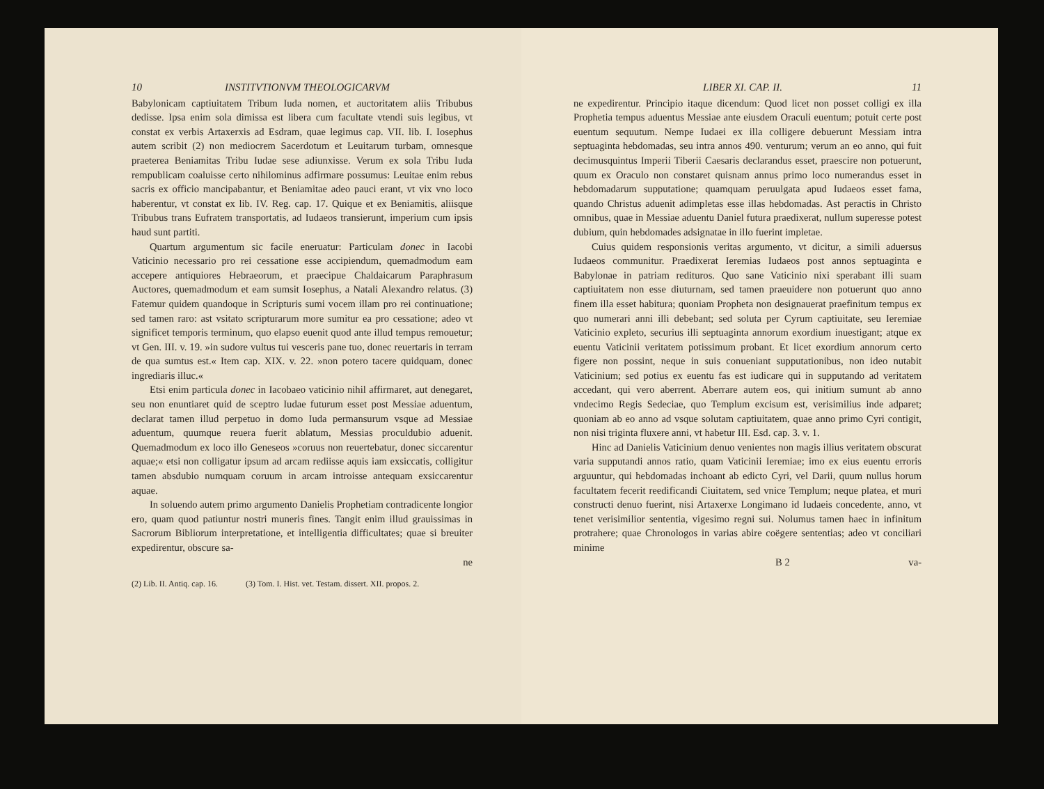10 INSTITVTIONVM THEOLOGICARVM
Babylonicam captiuitatem Tribum Iuda nomen, et auctoritatem aliis Tribubus dedisse. Ipsa enim sola dimissa est libera cum facultate vtendi suis legibus, vt constat ex verbis Artaxerxis ad Esdram, quae legimus cap. VII. lib. I. Iosephus autem scribit (2) non mediocrem Sacerdotum et Leuitarum turbam, omnesque praeterea Beniamitas Tribu Iudae sese adiunxisse. Verum ex sola Tribu Iuda rempublicam coaluisse certo nihilominus adfirmare possumus: Leuitae enim rebus sacris ex officio mancipabantur, et Beniamitae adeo pauci erant, vt vix vno loco haberentur, vt constat ex lib. IV. Reg. cap. 17. Quique et ex Beniamitis, aliisque Tribubus trans Eufratem transportatis, ad Iudaeos transierunt, imperium cum ipsis haud sunt partiti.
Quartum argumentum sic facile eneruatur: Particulam donec in Iacobi Vaticinio necessario pro rei cessatione esse accipiendum, quemadmodum eam accepere antiquiores Hebraeorum, et praecipue Chaldaicarum Paraphrasum Auctores, quemadmodum et eam sumsit Iosephus, a Natali Alexandro relatus. (3) Fatemur quidem quandoque in Scripturis sumi vocem illam pro rei continuatione; sed tamen raro: ast vsitato scripturarum more sumitur ea pro cessatione; adeo vt significet temporis terminum, quo elapso euenit quod ante illud tempus remouetur; vt Gen. III. v. 19. »in sudore vultus tui vesceris pane tuo, donec reuertaris in terram de qua sumtus est.« Item cap. XIX. v. 22. »non potero tacere quidquam, donec ingrediaris illuc.«
Etsi enim particula donec in Iacobaeo vaticinio nihil affirmaret, aut denegaret, seu non enuntiaret quid de sceptro Iudae futurum esset post Messiae aduentum, declarat tamen illud perpetuo in domo Iuda permansurum vsque ad Messiae aduentum, quumque reuera fuerit ablatum, Messias proculdubio aduenit. Quemadmodum ex loco illo Geneseos »coruus non reuertebatur, donec siccarentur aquae;« etsi non colligatur ipsum ad arcam rediisse aquis iam exsiccatis, colligitur tamen absdubio numquam coruum in arcam introisse antequam exsiccarentur aquae.
In soluendo autem primo argumento Danielis Prophetiam contradicente longior ero, quam quod patiuntur nostri muneris fines. Tangit enim illud grauissimas in Sacrorum Bibliorum interpretatione, et intelligentia difficultates; quae si breuiter expedirentur, obscure sa-
ne
(2) Lib. II. Antiq. cap. 16. (3) Tom. I. Hist. vet. Testam. dissert. XII. propos. 2.
LIBER XI. CAP. II. 11
ne expedirentur. Principio itaque dicendum: Quod licet non posset colligi ex illa Prophetia tempus aduentus Messiae ante eiusdem Oraculi euentum; potuit certe post euentum sequutum. Nempe Iudaei ex illa colligere debuerunt Messiam intra septuaginta hebdomadas, seu intra annos 490. venturum; verum an eo anno, qui fuit decimusquintus Imperii Tiberii Caesaris declarandus esset, praescire non potuerunt, quum ex Oraculo non constaret quisnam annus primo loco numerandus esset in hebdomadarum supputatione; quamquam peruulgata apud Iudaeos esset fama, quando Christus aduenit adimpletas esse illas hebdomadas. Ast peractis in Christo omnibus, quae in Messiae aduentu Daniel futura praedixerat, nullum superesse potest dubium, quin hebdomades adsignatae in illo fuerint impletae.
Cuius quidem responsionis veritas argumento, vt dicitur, a simili aduersus Iudaeos communitur. Praedixerat Ieremias Iudaeos post annos septuaginta e Babylonae in patriam redituros. Quo sane Vaticinio nixi sperabant illi suam captiuitatem non esse diuturnam, sed tamen praeuidere non potuerunt quo anno finem illa esset habitura; quoniam Propheta non designauerat praefinitum tempus ex quo numerari anni illi debebant; sed soluta per Cyrum captiuitate, seu Ieremiae Vaticinio expleto, securius illi septuaginta annorum exordium inuestigant; atque ex euentu Vaticinii veritatem potissimum probant. Et licet exordium annorum certo figere non possint, neque in suis conueniant supputationibus, non ideo nutabit Vaticinium; sed potius ex euentu fas est iudicare qui in supputando ad veritatem accedant, qui vero aberrent. Aberrare autem eos, qui initium sumunt ab anno vndecimo Regis Sedeciae, quo Templum excisum est, verisimilius inde adparet; quoniam ab eo anno ad vsque solutam captiuitatem, quae anno primo Cyri contigit, non nisi triginta fluxere anni, vt habetur III. Esd. cap. 3. v. 1.
Hinc ad Danielis Vaticinium denuo venientes non magis illius veritatem obscurat varia supputandi annos ratio, quam Vaticinii Ieremiae; imo ex eius euentu erroris arguuntur, qui hebdomadas inchoant ab edicto Cyri, vel Darii, quum nullus horum facultatem fecerit reedificandi Ciuitatem, sed vnice Templum; neque platea, et muri constructi denuo fuerint, nisi Artaxerxe Longimano id Iudaeis concedente, anno, vt tenet verisimilior sententia, vigesimo regni sui. Nolumus tamen haec in infinitum protrahere; quae Chronologos in varias abire coëgere sententias; adeo vt conciliari minime
B 2 va-